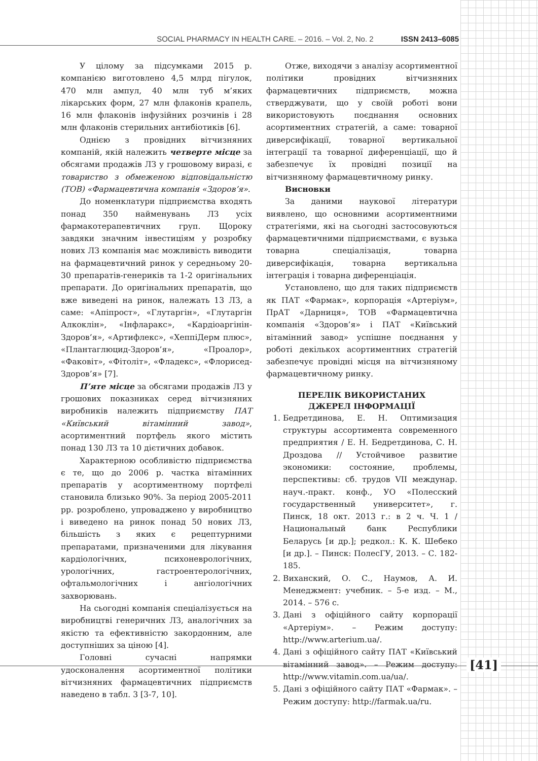SOCIAL PHARMACY IN HEALTH CARE. – 2016. – Vol. 2, No. 2 ISSN 2413–6085
У цілому за підсумками 2015 р. компанією виготовлено 4,5 млрд пігулок, 470 млн ампул, 40 млн туб м’яких лікарських форм, 27 млн флаконів крапель, 16 млн флаконів інфузійних розчинів і 28 млн флаконів стерильних антибіотиків [6].
Однією з провідних вітчизняних компаній, якій належить четверте місце за обсягами продажів ЛЗ у грошовому виразі, є товариство з обмеженою відповідальністю (ТОВ) «Фармацевтична компанія «Здоров’я».
До номенклатури підприємства входять понад 350 найменувань ЛЗ усіх фармакотерапевтичних груп. Щороку завдяки значним інвестиціям у розробку нових ЛЗ компанія має можливість виводити на фармацевтичний ринок у середньому 20-30 препаратів-генериків та 1-2 оригінальних препарати. До оригінальних препаратів, що вже виведені на ринок, належать 13 ЛЗ, а саме: «Апіпрост», «Глутаргін», «Глутаргін Алкоклін», «Інфларакс», «Кардіоаргінін-Здоров’я», «Артифлекс», «ХеппіДерм плюс», «Плантаглюцид-Здоров’я», «Проалор», «Факовіт», «Фітоліт», «Фладекс», «Флорисед-Здоров’я» [7].
П’яте місце за обсягами продажів ЛЗ у грошових показниках серед вітчизняних виробників належить підприємству ПАТ «Київський вітамінний завод», асортиментний портфель якого містить понад 130 ЛЗ та 10 дієтичних добавок.
Характерною особливістю підприємства є те, що до 2006 р. частка вітамінних препаратів у асортиментному портфелі становила близько 90%. За період 2005-2011 рр. розроблено, упроваджено у виробництво і виведено на ринок понад 50 нових ЛЗ, більшість з яких є рецептурними препаратами, призначеними для лікування кардіологічних, психоневрологічних, урологічних, гастроентерологічних, офтальмологічних і ангіологічних захворювань.
На сьогодні компанія спеціалізується на виробництві генеричних ЛЗ, аналогічних за якістю та ефективністю закордонним, але доступніших за ціною [4].
Головні сучасні напрямки удосконалення асортиментної політики вітчизняних фармацевтичних підприємств наведено в табл. 3 [3-7, 10].
Отже, виходячи з аналізу асортиментної політики провідних вітчизняних фармацевтичних підприємств, можна стверджувати, що у своїй роботі вони використовують поєднання основних асортиментних стратегій, а саме: товарної диверсифікації, товарної вертикальної інтеграції та товарної диференціації, що й забезпечує їх провідні позиції на вітчизняному фармацевтичному ринку.
Висновки
За даними наукової літератури виявлено, що основними асортиментними стратегіями, які на сьогодні застосовуються фармацевтичними підприємствами, є вузька товарна спеціалізація, товарна диверсифікація, товарна вертикальна інтеграція і товарна диференціація.
Установлено, що для таких підприємств як ПАТ «Фармак», корпорація «Артеріум», ПрАТ «Дарниця», ТОВ «Фармацевтична компанія «Здоров’я» і ПАТ «Київський вітамінний завод» успішне поєднання у роботі декількох асортиментних стратегій забезпечує провідні місця на вітчизняному фармацевтичному ринку.
ПЕРЕЛІК ВИКОРИСТАНИХ
ДЖЕРЕЛ ІНФОРМАЦІЇ
1. Бедретдинова, Е. Н. Оптимизация структуры ассортимента современного предприятия / Е. Н. Бедретдинова, С. Н. Дроздова // Устойчивое развитие экономики: состояние, проблемы, перспективы: сб. трудов VII междунар. науч.-практ. конф., УО «Полесский государственный университет», г. Пинск, 18 окт. 2013 г.: в 2 ч. Ч. 1 / Национальный банк Республики Беларусь [и др.]; редкол.: К. К. Шебеко [и др.]. – Пинск: ПолесГУ, 2013. – С. 182-185.
2. Виханский, О. С., Наумов, А. И. Менеджмент: учебник. – 5-е изд. – М., 2014. – 576 с.
3. Дані з офіційного сайту корпорації «Артеріум». – Режим доступу: http://www.arterium.ua/.
4. Дані з офіційного сайту ПАТ «Київський вітамінний завод». – Режим доступу: http://www.vitamin.com.ua/ua/.
5. Дані з офіційного сайту ПАТ «Фармак». – Режим доступу: http://farmak.ua/ru.
[41]